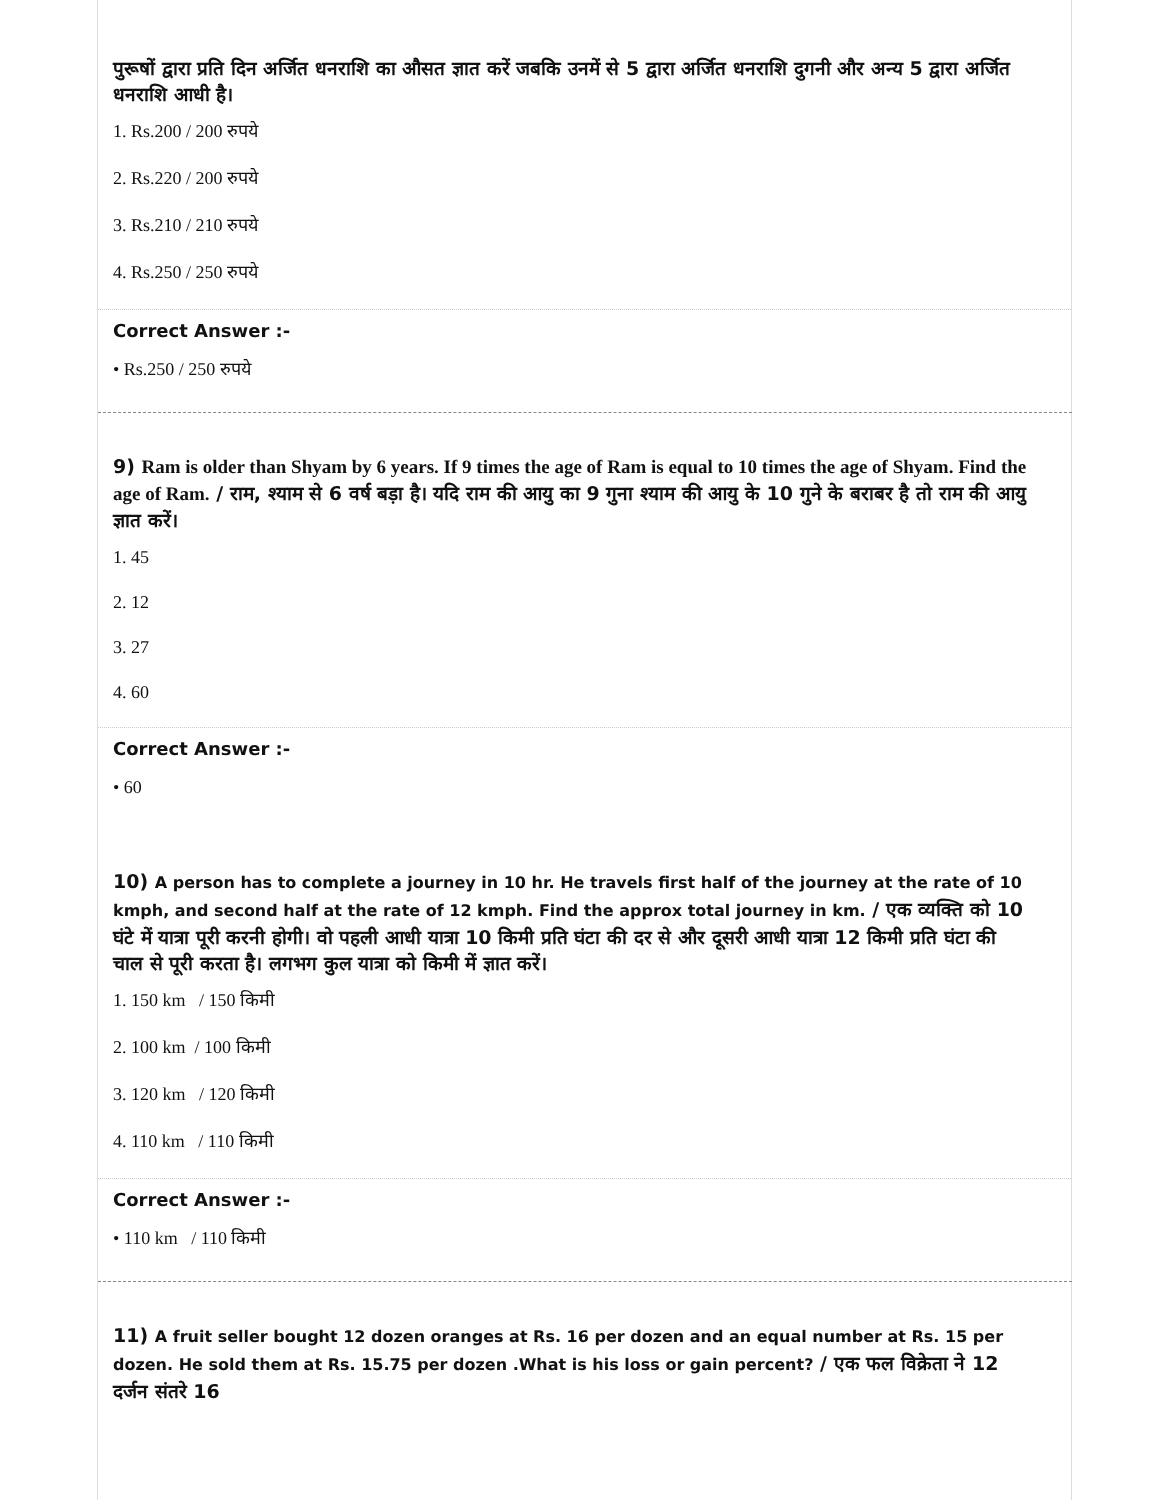पुरूषों द्वारा प्रति दिन अर्जित धनराशि का औसत ज्ञात करें जबकि उनमें से 5 द्वारा अर्जित धनराशि दुगनी और अन्य 5 द्वारा अर्जित धनराशि आधी है।
1. Rs.200 / 200 रुपये
2. Rs.220 / 200 रुपये
3. Rs.210 / 210 रुपये
4. Rs.250 / 250 रुपये
Correct Answer :-
• Rs.250 / 250 रुपये
9) Ram is older than Shyam by 6 years. If 9 times the age of Ram is equal to 10 times the age of Shyam. Find the age of Ram. / राम, श्याम से 6 वर्ष बड़ा है। यदि राम की आयु का 9 गुना श्याम की आयु के 10 गुने के बराबर है तो राम की आयु ज्ञात करें।
1. 45
2. 12
3. 27
4. 60
Correct Answer :-
• 60
10) A person has to complete a journey in 10 hr. He travels first half of the journey at the rate of 10 kmph, and second half at the rate of 12 kmph. Find the approx total journey in km. / एक व्यक्ति को 10 घंटे में यात्रा पूरी करनी होगी। वो पहली आधी यात्रा 10 किमी प्रति घंटा की दर से और दूसरी आधी यात्रा 12 किमी प्रति घंटा की चाल से पूरी करता है। लगभग कुल यात्रा को किमी में ज्ञात करें।
1. 150 km / 150 किमी
2. 100 km / 100 किमी
3. 120 km / 120 किमी
4. 110 km / 110 किमी
Correct Answer :-
• 110 km / 110 किमी
11) A fruit seller bought 12 dozen oranges at Rs. 16 per dozen and an equal number at Rs. 15 per dozen. He sold them at Rs. 15.75 per dozen .What is his loss or gain percent? / एक फल विक्रेता ने 12 दर्जन संतरे 16